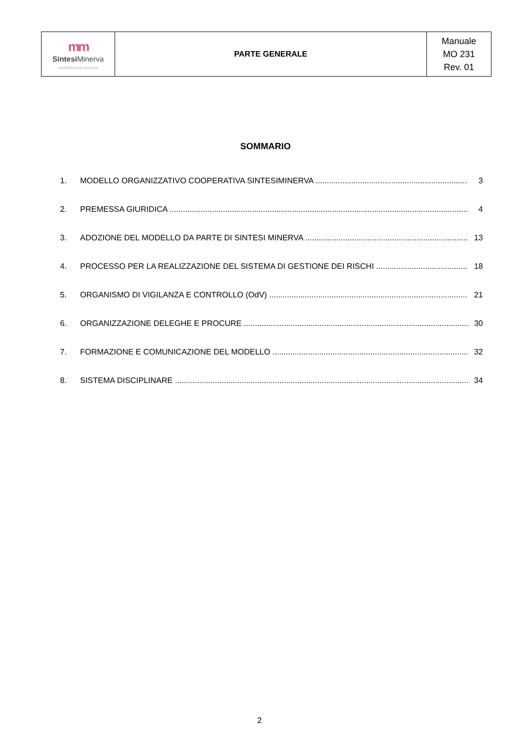| mm Sintesi Minerva COOPERATIVA SOCIALE | PARTE GENERALE | Manuale MO 231 Rev. 01 |
SOMMARIO
1. MODELLO ORGANIZZATIVO COOPERATIVA SINTESIMINERVA 3
2. PREMESSA GIURIDICA 4
3. ADOZIONE DEL MODELLO DA PARTE DI SINTESI MINERVA 13
4. PROCESSO PER LA REALIZZAZIONE DEL SISTEMA DI GESTIONE DEI RISCHI 18
5. ORGANISMO DI VIGILANZA E CONTROLLO (OdV) 21
6. ORGANIZZAZIONE DELEGHE E PROCURE 30
7. FORMAZIONE E COMUNICAZIONE DEL MODELLO 32
8. SISTEMA DISCIPLINARE 34
2